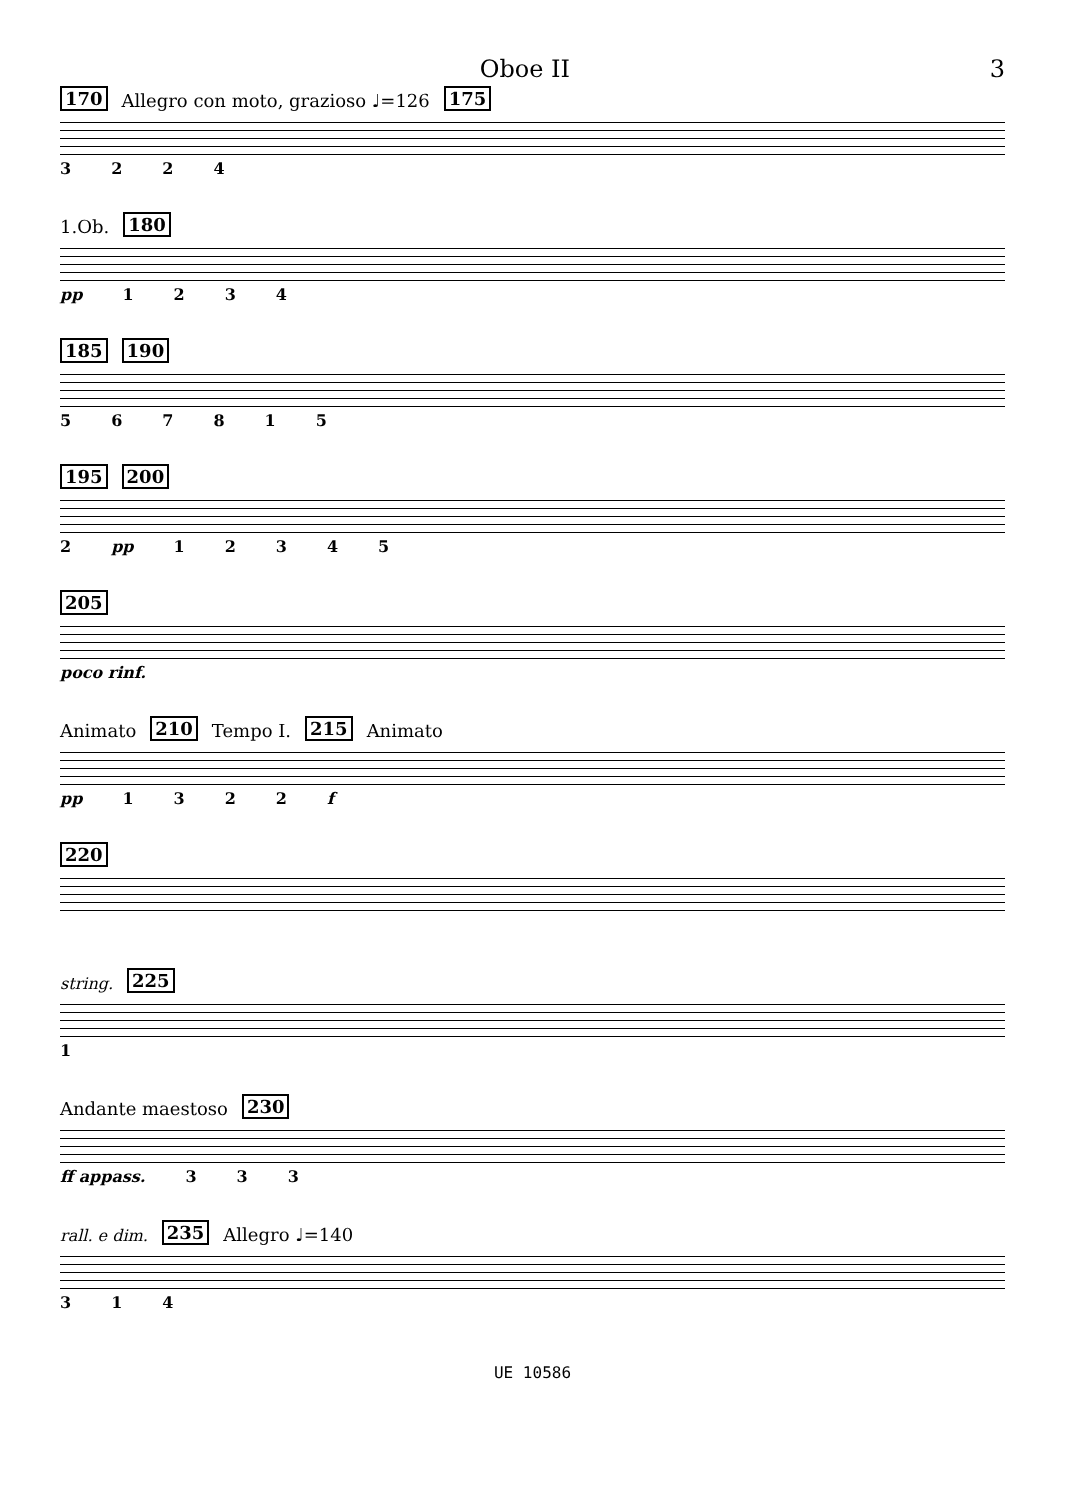Oboe II 3
170 Allegro con moto, grazioso ♩=126 175
3224
1.Ob. 180
pp 1234
185 190
567815
195 200
2 pp 12345
205
poco rinf.
Animato 210 Tempo I. 215 Animato
pp 1322 f
220
string. 225
1
Andante maestoso 230
ff appass. 333
rall. e dim. 235 Allegro ♩=140
314
UE 10586